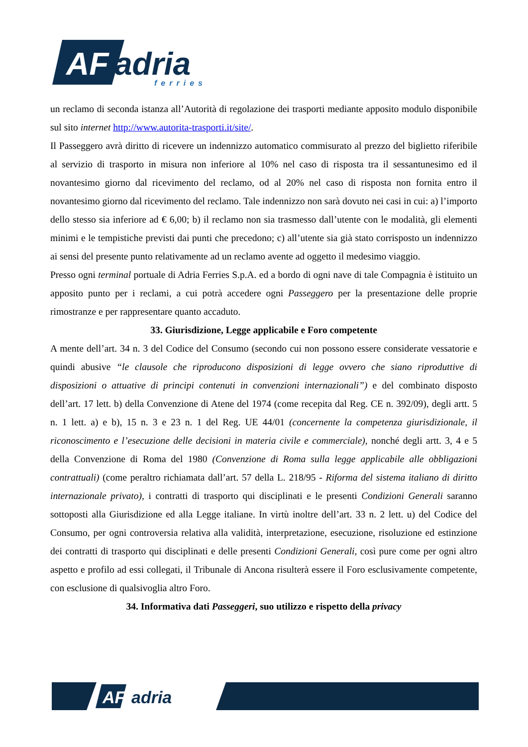AF
adria
ferries
un reclamo di seconda istanza all’Autorità di regolazione dei trasporti mediante apposito modulo disponibile sul sito internet http://www.autorita-trasporti.it/site/.
Il Passeggero avrà diritto di ricevere un indennizzo automatico commisurato al prezzo del biglietto riferibile al servizio di trasporto in misura non inferiore al 10% nel caso di risposta tra il sessantunesimo ed il novantesimo giorno dal ricevimento del reclamo, od al 20% nel caso di risposta non fornita entro il novantesimo giorno dal ricevimento del reclamo. Tale indennizzo non sarà dovuto nei casi in cui: a) l’importo dello stesso sia inferiore ad € 6,00; b) il reclamo non sia trasmesso dall’utente con le modalità, gli elementi minimi e le tempistiche previsti dai punti che precedono; c) all’utente sia già stato corrisposto un indennizzo ai sensi del presente punto relativamente ad un reclamo avente ad oggetto il medesimo viaggio.
Presso ogni terminal portuale di Adria Ferries S.p.A. ed a bordo di ogni nave di tale Compagnia è istituito un apposito punto per i reclami, a cui potrà accedere ogni Passeggero per la presentazione delle proprie rimostranze e per rappresentare quanto accaduto.
33. Giurisdizione, Legge applicabile e Foro competente
A mente dell’art. 34 n. 3 del Codice del Consumo (secondo cui non possono essere considerate vessatorie e quindi abusive “le clausole che riproducono disposizioni di legge ovvero che siano riproduttive di disposizioni o attuative di principi contenuti in convenzioni internazionali”) e del combinato disposto dell’art. 17 lett. b) della Convenzione di Atene del 1974 (come recepita dal Reg. CE n. 392/09), degli artt. 5 n. 1 lett. a) e b), 15 n. 3 e 23 n. 1 del Reg. UE 44/01 (concernente la competenza giurisdizionale, il riconoscimento e l’esecuzione delle decisioni in materia civile e commerciale), nonché degli artt. 3, 4 e 5 della Convenzione di Roma del 1980 (Convenzione di Roma sulla legge applicabile alle obbligazioni contrattuali) (come peraltro richiamata dall’art. 57 della L. 218/95 - Riforma del sistema italiano di diritto internazionale privato), i contratti di trasporto qui disciplinati e le presenti Condizioni Generali saranno sottoposti alla Giurisdizione ed alla Legge italiane. In virtù inoltre dell’art. 33 n. 2 lett. u) del Codice del Consumo, per ogni controversia relativa alla validità, interpretazione, esecuzione, risoluzione ed estinzione dei contratti di trasporto qui disciplinati e delle presenti Condizioni Generali, così pure come per ogni altro aspetto e profilo ad essi collegati, il Tribunale di Ancona risulterà essere il Foro esclusivamente competente, con esclusione di qualsivoglia altro Foro.
34. Informativa dati Passeggeri, suo utilizzo e rispetto della privacy
AF
adria